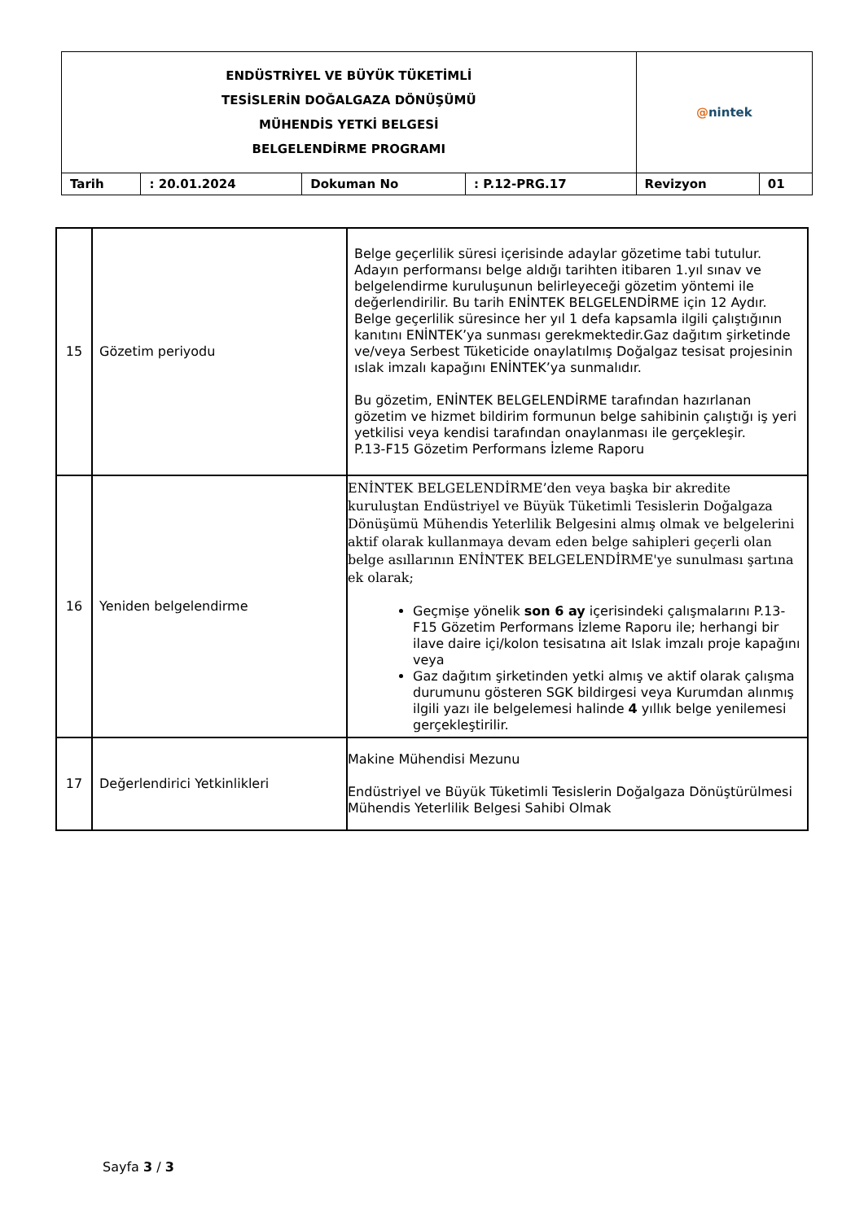| ENDÜSTRİYEL VE BÜYÜK TÜKETİMLİ TESİSLERİN DOĞALGAZA DÖNÜŞÜMÜ MÜHENDİS YETKİ BELGESİ BELGELENDİRME PROGRAMI | | | | @ nintek | |
| Tarih | : 20.01.2024 | Dokuman No | : P.12-PRG.17 | Revizyon | 01 |
| 15 | Gözetim periyodu | Belge geçerlilik süresi içerisinde adaylar gözetime tabi tutulur. Adayın performansı belge aldığı tarihten itibaren 1.yıl sınav ve belgelendirme kuruluşunun belirleyeceği gözetim yöntemi ile değerlendirilir. Bu tarih ENİNTEK BELGELENDİRME için 12 Aydır. Belge geçerlilik süresince her yıl 1 defa kapsamla ilgili çalıştığının kanıtını ENİNTEK’ya sunması gerekmektedir.Gaz dağıtım şirketinde ve/veya Serbest Tüketicide onaylatılmış Doğalgaz tesisat projesinin ıslak imzalı kapağını ENİNTEK’ya sunmalıdır. Bu gözetim, ENİNTEK BELGELENDİRME tarafından hazırlanan gözetim ve hizmet bildirim formunun belge sahibinin çalıştığı iş yeri yetkilisi veya kendisi tarafından onaylanması ile gerçekleşir. P.13-F15 Gözetim Performans İzleme Raporu |
| 16 | Yeniden belgelendirme | ENİNTEK BELGELENDİRME’den veya başka bir akredite kuruluştan Endüstriyel ve Büyük Tüketimli Tesislerin Doğalgaza Dönüşümü Mühendis Yeterlilik Belgesini almış olmak ve belgelerini aktif olarak kullanmaya devam eden belge sahipleri geçerli olan belge asıllarının ENİNTEK BELGELENDİRME'ye sunulması şartına ek olarak; Geçmişe yönelik son 6 ay içerisindeki çalışmalarını P.13-F15 Gözetim Performans İzleme Raporu ile; herhangi bir ilave daire içi/kolon tesisatına ait Islak imzalı proje kapağını veya Gaz dağıtım şirketinden yetki almış ve aktif olarak çalışma durumunu gösteren SGK bildirgesi veya Kurumdan alınmış ilgili yazı ile belgelemesi halinde 4 yıllık belge yenilemesi gerçekleştirilir. |
| 17 | Değerlendirici Yetkinlikleri | Makine Mühendisi Mezunu Endüstriyel ve Büyük Tüketimli Tesislerin Doğalgaza Dönüştürülmesi Mühendis Yeterlilik Belgesi Sahibi Olmak |
Sayfa 3 / 3